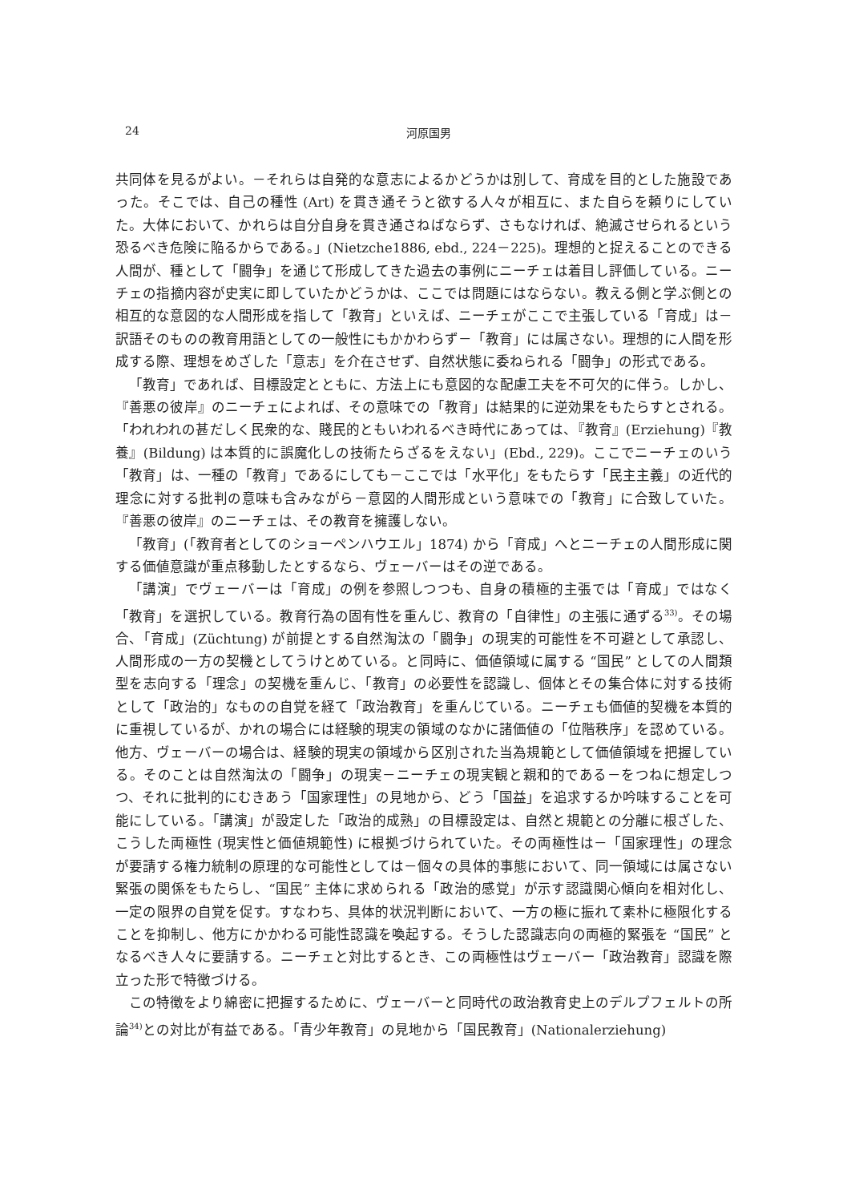24 河原国男
共同体を見るがよい。－それらは自発的な意志によるかどうかは別して、育成を目的とした施設であった。そこでは、自己の種性 (Art) を貫き通そうと欲する人々が相互に、また自らを頼りにしていた。大体において、かれらは自分自身を貫き通さねばならず、さもなければ、絶滅させられるという恐るべき危険に陥るからである。」(Nietzche1886, ebd., 224－225)。理想的と捉えることのできる人間が、種として「闘争」を通じて形成してきた過去の事例にニーチェは着目し評価している。ニーチェの指摘内容が史実に即していたかどうかは、ここでは問題にはならない。教える側と学ぶ側との相互的な意図的な人間形成を指して「教育」といえば、ニーチェがここで主張している「育成」は－訳語そのものの教育用語としての一般性にもかかわらず－「教育」には属さない。理想的に人間を形成する際、理想をめざした「意志」を介在させず、自然状態に委ねられる「闘争」の形式である。
「教育」であれば、目標設定とともに、方法上にも意図的な配慮工夫を不可欠的に伴う。しかし、『善悪の彼岸』のニーチェによれば、その意味での「教育」は結果的に逆効果をもたらすとされる。「われわれの甚だしく民衆的な、賤民的ともいわれるべき時代にあっては、『教育』(Erziehung)『教養』(Bildung) は本質的に誤魔化しの技術たらざるをえない」(Ebd., 229)。ここでニーチェのいう「教育」は、一種の「教育」であるにしても－ここでは「水平化」をもたらす「民主主義」の近代的理念に対する批判の意味も含みながら－意図的人間形成という意味での「教育」に合致していた。『善悪の彼岸』のニーチェは、その教育を擁護しない。
「教育」(「教育者としてのショーペンハウエル」1874) から「育成」へとニーチェの人間形成に関する価値意識が重点移動したとするなら、ヴェーバーはその逆である。
「講演」でヴェーバーは「育成」の例を参照しつつも、自身の積極的主張では「育成」ではなく「教育」を選択している。教育行為の固有性を重んじ、教育の「自律性」の主張に通ずる<sup>33)</sup>。その場合、「育成」(Züchtung) が前提とする自然淘汰の「闘争」の現実的可能性を不可避として承認し、人間形成の一方の契機としてうけとめている。と同時に、価値領域に属する “国民” としての人間類型を志向する「理念」の契機を重んじ、「教育」の必要性を認識し、個体とその集合体に対する技術として「政治的」なものの自覚を経て「政治教育」を重んじている。ニーチェも価値的契機を本質的に重視しているが、かれの場合には経験的現実の領域のなかに諸価値の「位階秩序」を認めている。他方、ヴェーバーの場合は、経験的現実の領域から区別された当為規範として価値領域を把握している。そのことは自然淘汰の「闘争」の現実－ニーチェの現実観と親和的である－をつねに想定しつつ、それに批判的にむきあう「国家理性」の見地から、どう「国益」を追求するか吟味することを可能にしている。「講演」が設定した「政治的成熟」の目標設定は、自然と規範との分離に根ざした、こうした両極性 (現実性と価値規範性) に根拠づけられていた。その両極性は－「国家理性」の理念が要請する権力統制の原理的な可能性としては－個々の具体的事態において、同一領域には属さない緊張の関係をもたらし、“国民” 主体に求められる「政治的感覚」が示す認識関心傾向を相対化し、一定の限界の自覚を促す。すなわち、具体的状況判断において、一方の極に振れて素朴に極限化することを抑制し、他方にかかわる可能性認識を喚起する。そうした認識志向の両極的緊張を “国民” となるべき人々に要請する。ニーチェと対比するとき、この両極性はヴェーバー「政治教育」認識を際立った形で特徴づける。
この特徴をより綿密に把握するために、ヴェーバーと同時代の政治教育史上のデルプフェルトの所論<sup>34)</sup>との対比が有益である。「青少年教育」の見地から「国民教育」(Nationalerziehung)